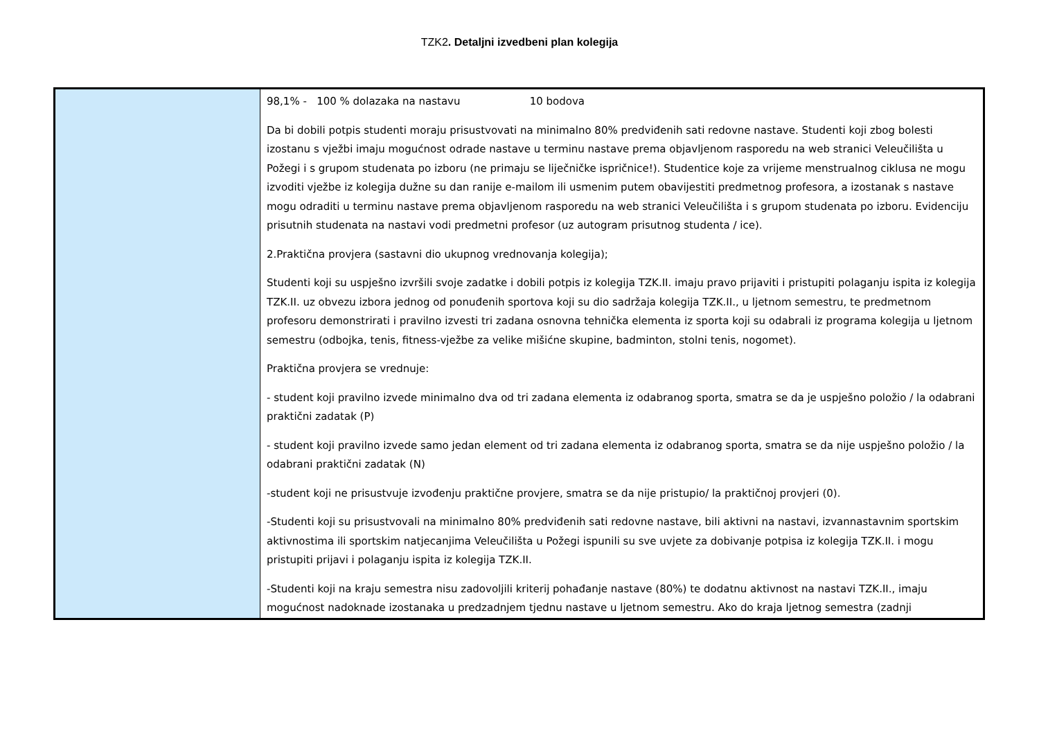TZK2. Detaljni izvedbeni plan kolegija
| | 98,1% - 100 % dolazaka na nastavu 10 bodova Da bi dobili potpis studenti moraju prisustvovati na minimalno 80% predviđenih sati redovne nastave. Studenti koji zbog bolesti izostanu s vježbi imaju mogućnost odrade nastave u terminu nastave prema objavljenom rasporedu na web stranici Veleučilišta u Požegi i s grupom studenata po izboru (ne primaju se liječničke ispričnice!). Studentice koje za vrijeme menstrualnog ciklusa ne mogu izvoditi vježbe iz kolegija dužne su dan ranije e-mailom ili usmenim putem obavijestiti predmetnog profesora, a izostanak s nastave mogu odraditi u terminu nastave prema objavljenom rasporedu na web stranici Veleučilišta i s grupom studenata po izboru. Evidenciju prisutnih studenata na nastavi vodi predmetni profesor (uz autogram prisutnog studenta / ice). 2.Praktična provjera (sastavni dio ukupnog vrednovanja kolegija); Studenti koji su uspješno izvršili svoje zadatke i dobili potpis iz kolegija TZK.II. imaju pravo prijaviti i pristupiti polaganju ispita iz kolegija TZK.II. uz obvezu izbora jednog od ponuđenih sportova koji su dio sadržaja kolegija TZK.II., u ljetnom semestru, te predmetnom profesoru demonstrirati i pravilno izvesti tri zadana osnovna tehnička elementa iz sporta koji su odabrali iz programa kolegija u ljetnom semestru (odbojka, tenis, fitness-vježbe za velike mišićne skupine, badminton, stolni tenis, nogomet). Praktična provjera se vrednuje: - student koji pravilno izvede minimalno dva od tri zadana elementa iz odabranog sporta, smatra se da je uspješno položio / la odabrani praktični zadatak (P) - student koji pravilno izvede samo jedan element od tri zadana elementa iz odabranog sporta, smatra se da nije uspješno položio / la odabrani praktični zadatak (N) -student koji ne prisustvuje izvođenju praktične provjere, smatra se da nije pristupio/ la praktičnoj provjeri (0). -Studenti koji su prisustvovali na minimalno 80% predviđenih sati redovne nastave, bili aktivni na nastavi, izvannastavnim sportskim aktivnostima ili sportskim natjecanjima Veleučilišta u Požegi ispunili su sve uvjete za dobivanje potpisa iz kolegija TZK.II. i mogu pristupiti prijavi i polaganju ispita iz kolegija TZK.II. -Studenti koji na kraju semestra nisu zadovoljili kriterij pohađanje nastave (80%) te dodatnu aktivnost na nastavi TZK.II., imaju mogućnost nadoknade izostanaka u predzadnjem tjednu nastave u ljetnom semestru. Ako do kraja ljetnog semestra (zadnji |